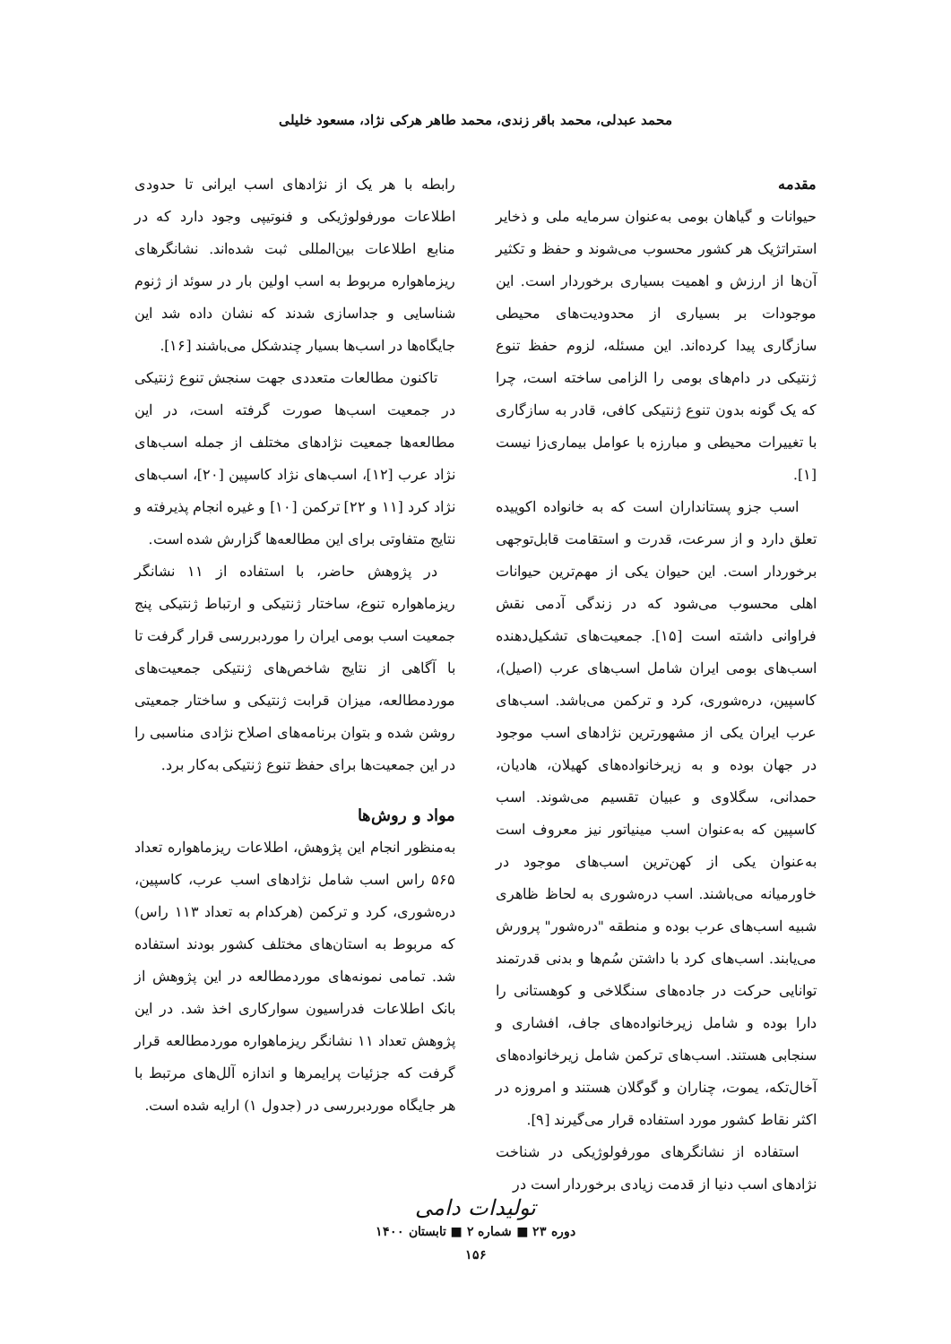محمد عبدلی، محمد باقر زندی، محمد طاهر هرکی نژاد، مسعود خلیلی
مقدمه
حیوانات و گیاهان بومی به‌عنوان سرمایه ملی و ذخایر استراتژیک هر کشور محسوب می‌شوند و حفظ و تکثیر آن‌ها از ارزش و اهمیت بسیاری برخوردار است. این موجودات بر بسیاری از محدودیت‌های محیطی سازگاری پیدا کرده‌اند. این مسئله، لزوم حفظ تنوع ژنتیکی در دام‌های بومی را الزامی ساخته است، چرا که یک گونه بدون تنوع ژنتیکی کافی، قادر به سازگاری با تغییرات محیطی و مبارزه با عوامل بیماری‌زا نیست [۱].
اسب جزو پستانداران است که به خانواده اکوییده تعلق دارد و از سرعت، قدرت و استقامت قابل‌توجهی برخوردار است. این حیوان یکی از مهم‌ترین حیوانات اهلی محسوب می‌شود که در زندگی آدمی نقش فراوانی داشته است [۱۵]. جمعیت‌های تشکیل‌دهنده اسب‌های بومی ایران شامل اسب‌های عرب (اصیل)، کاسپین، دره‌شوری، کرد و ترکمن می‌باشد. اسب‌های عرب ایران یکی از مشهورترین نژادهای اسب موجود در جهان بوده و به زیرخانواده‌های کهیلان، هادیان، حمدانی، سگلاوی و عبیان تقسیم می‌شوند. اسب کاسپین که به‌عنوان اسب مینیاتور نیز معروف است به‌عنوان یکی از کهن‌ترین اسب‌های موجود در خاورمیانه می‌باشند. اسب دره‌شوری به لحاظ ظاهری شبیه اسب‌های عرب بوده و منطقه "دره‌شور" پرورش می‌یابند. اسب‌های کرد با داشتن سُم‌ها و بدنی قدرتمند توانایی حرکت در جاده‌های سنگلاخی و کوهستانی را دارا بوده و شامل زیرخانواده‌های جاف، افشاری و سنجابی هستند. اسب‌های ترکمن شامل زیرخانواده‌های آخال‌تکه، یموت، چناران و گوگلان هستند و امروزه در اکثر نقاط کشور مورد استفاده قرار می‌گیرند [۹].
استفاده از نشانگرهای مورفولوژیکی در شناخت نژادهای اسب دنیا از قدمت زیادی برخوردار است در
رابطه با هر یک از نژادهای اسب ایرانی تا حدودی اطلاعات مورفولوژیکی و فنوتیپی وجود دارد که در منابع اطلاعات بین‌المللی ثبت شده‌اند. نشانگرهای ریزماهواره مربوط به اسب اولین بار در سوئد از ژنوم شناسایی و جداسازی شدند که نشان داده شد این جایگاه‌ها در اسب‌ها بسیار چندشکل می‌باشند [۱۶].
تاکنون مطالعات متعددی جهت سنجش تنوع ژنتیکی در جمعیت اسب‌ها صورت گرفته است، در این مطالعه‌ها جمعیت نژادهای مختلف از جمله اسب‌های نژاد عرب [۱۲]، اسب‌های نژاد کاسپین [۲۰]، اسب‌های نژاد کرد [۱۱ و ۲۲] ترکمن [۱۰] و غیره انجام پذیرفته و نتایج متفاوتی برای این مطالعه‌ها گزارش شده است.
در پژوهش حاضر، با استفاده از ۱۱ نشانگر ریزماهواره تنوع، ساختار ژنتیکی و ارتباط ژنتیکی پنج جمعیت اسب بومی ایران را موردبررسی قرار گرفت تا با آگاهی از نتایج شاخص‌های ژنتیکی جمعیت‌های موردمطالعه، میزان قرابت ژنتیکی و ساختار جمعیتی روشن شده و بتوان برنامه‌های اصلاح نژادی مناسبی را در این جمعیت‌ها برای حفظ تنوع ژنتیکی به‌کار برد.
مواد و روش‌ها
به‌منظور انجام این پژوهش، اطلاعات ریزماهواره تعداد ۵۶۵ راس اسب شامل نژادهای اسب عرب، کاسپین، دره‌شوری، کرد و ترکمن (هرکدام به تعداد ۱۱۳ راس) که مربوط به استان‌های مختلف کشور بودند استفاده شد. تمامی نمونه‌های موردمطالعه در این پژوهش از بانک اطلاعات فدراسیون سوارکاری اخذ شد. در این پژوهش تعداد ۱۱ نشانگر ریزماهواره موردمطالعه قرار گرفت که جزئیات پرایمرها و اندازه آلل‌های مرتبط با هر جایگاه موردبررسی در (جدول ۱) ارایه شده است.
تولیدات دامی
دوره ۲۳ ■ شماره ۲ ■ تابستان ۱۴۰۰
۱۵۶